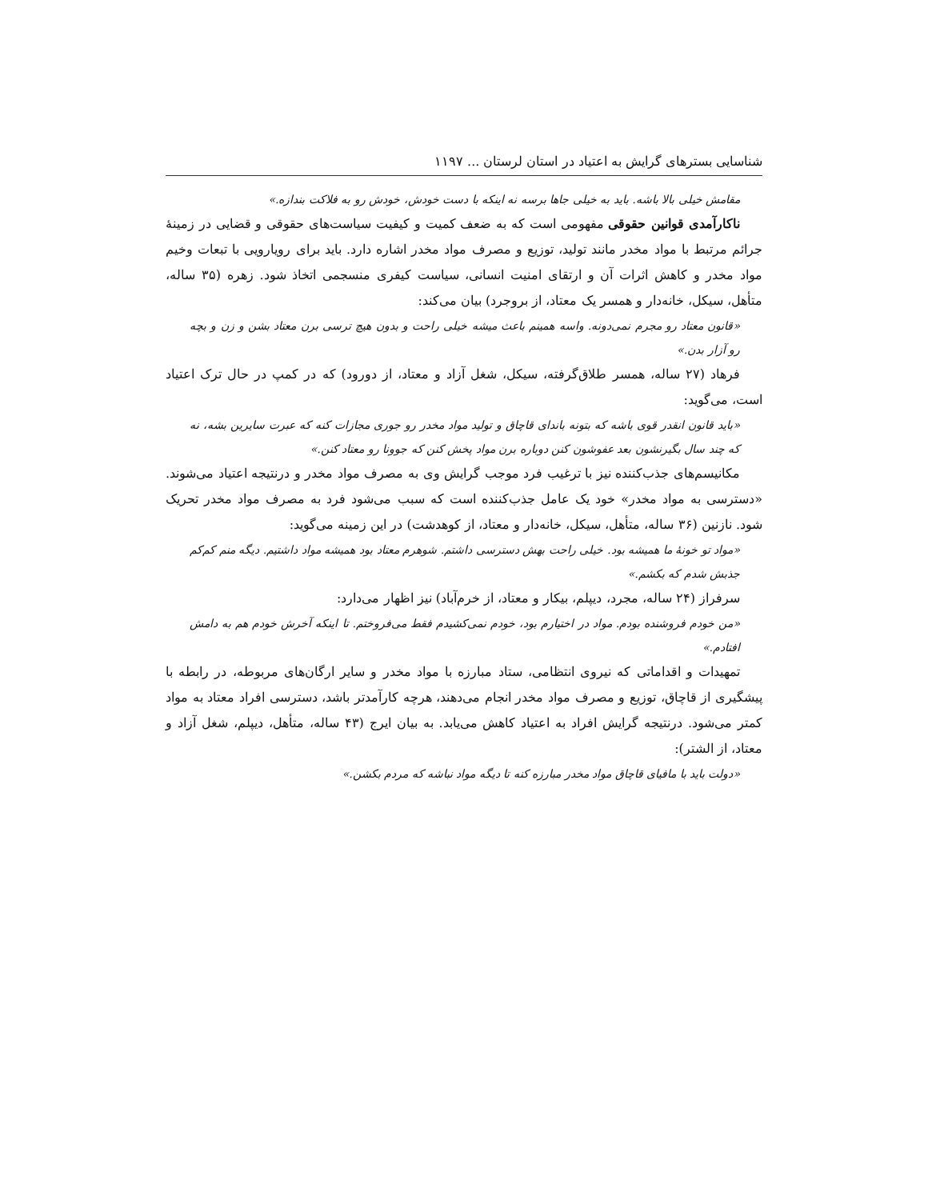شناسایی بسترهای گرایش به اعتیاد در استان لرستان ... ۱۱۹۷
مقامش خیلی بالا باشه. باید به خیلی جاها برسه نه اینکه با دست خودش، خودش رو به فلاکت بندازه.»
ناکارآمدی قوانین حقوقی مفهومی است که به ضعف کمیت و کیفیت سیاست‌های حقوقی و قضایی در زمینهٔ جرائم مرتبط با مواد مخدر مانند تولید، توزیع و مصرف مواد مخدر اشاره دارد. باید برای رویارویی با تبعات وخیم مواد مخدر و کاهش اثرات آن و ارتقای امنیت انسانی، سیاست کیفری منسجمی اتخاذ شود. زهره (۳۵ ساله، متأهل، سیکل، خانه‌دار و همسر یک معتاد، از بروجرد) بیان می‌کند:
«قانون معتاد رو مجرم نمی‌دونه. واسه همینم باعث میشه خیلی راحت و بدون هیچ ترسی برن معتاد بشن و زن و بچه رو آزار بدن.»
فرهاد (۲۷ ساله، همسر طلاق‌گرفته، سیکل، شغل آزاد و معتاد، از دورود) که در کمپ در حال ترک اعتیاد است، می‌گوید:
«باید قانون انقدر قوی باشه که بتونه باندای قاچاق و تولید مواد مخدر رو جوری مجازات کنه که عبرت سایرین بشه، نه که چند سال بگیرنشون بعد عفوشون کنن دوباره برن مواد پخش کنن که جوونا رو معتاد کنن.»
مکانیسم‌های جذب‌کننده نیز با ترغیب فرد موجب گرایش وی به مصرف مواد مخدر و درنتیجه اعتیاد می‌شوند. «دسترسی به مواد مخدر» خود یک عامل جذب‌کننده است که سبب می‌شود فرد به مصرف مواد مخدر تحریک شود. نازنین (۳۶ ساله، متأهل، سیکل، خانه‌دار و معتاد، از کوهدشت) در این زمینه می‌گوید:
«مواد تو خونهٔ ما همیشه بود. خیلی راحت بهش دسترسی داشتم. شوهرم معتاد بود همیشه مواد داشتیم. دیگه منم کم‌کم جذبش شدم که بکشم.»
سرفراز (۲۴ ساله، مجرد، دیپلم، بیکار و معتاد، از خرم‌آباد) نیز اظهار می‌دارد:
«من خودم فروشنده بودم. مواد در اختیارم بود، خودم نمی‌کشیدم فقط می‌فروختم. تا اینکه آخرش خودم هم به دامش افتادم.»
تمهیدات و اقداماتی که نیروی انتظامی، ستاد مبارزه با مواد مخدر و سایر ارگان‌های مربوطه، در رابطه با پیشگیری از قاچاق، توزیع و مصرف مواد مخدر انجام می‌دهند، هرچه کارآمدتر باشد، دسترسی افراد معتاد به مواد کمتر می‌شود. درنتیجه گرایش افراد به اعتیاد کاهش می‌یابد. به بیان ایرج (۴۳ ساله، متأهل، دیپلم، شغل آزاد و معتاد، از الشتر):
«دولت باید با مافیای قاچاق مواد مخدر مبارزه کنه تا دیگه مواد نباشه که مردم بکشن.»